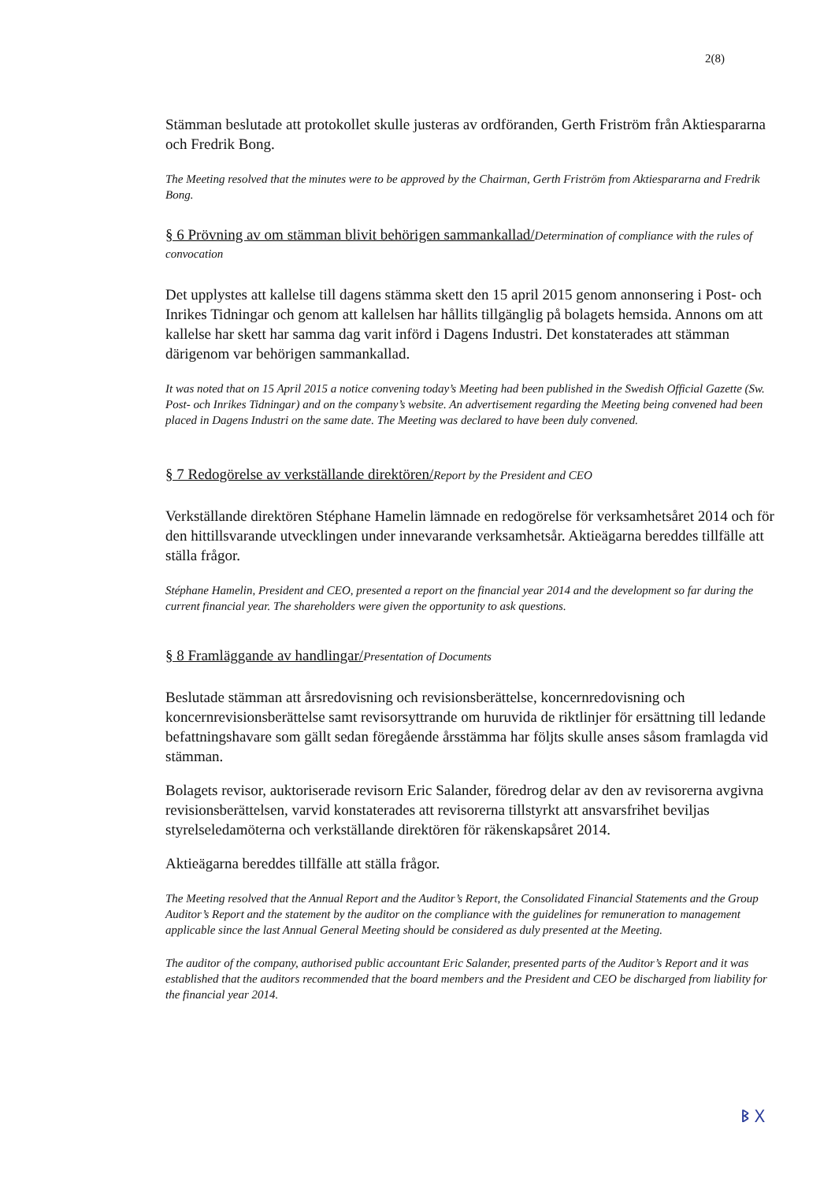2(8)
Stämman beslutade att protokollet skulle justeras av ordföranden, Gerth Friström från Aktiespararna och Fredrik Bong.
The Meeting resolved that the minutes were to be approved by the Chairman, Gerth Friström from Aktiespararna and Fredrik Bong.
§ 6 Prövning av om stämman blivit behörigen sammankallad/Determination of compliance with the rules of convocation
Det upplystes att kallelse till dagens stämma skett den 15 april 2015 genom annonsering i Post- och Inrikes Tidningar och genom att kallelsen har hållits tillgänglig på bolagets hemsida. Annons om att kallelse har skett har samma dag varit införd i Dagens Industri. Det konstaterades att stämman därigenom var behörigen sammankallad.
It was noted that on 15 April 2015 a notice convening today’s Meeting had been published in the Swedish Official Gazette (Sw. Post- och Inrikes Tidningar) and on the company’s website. An advertisement regarding the Meeting being convened had been placed in Dagens Industri on the same date. The Meeting was declared to have been duly convened.
§ 7 Redogörelse av verkställande direktören/Report by the President and CEO
Verkställande direktören Stéphane Hamelin lämnade en redogörelse för verksamhetsåret 2014 och för den hittillsvarande utvecklingen under innevarande verksamhetsår. Aktieägarna bereddes tillfälle att ställa frågor.
Stéphane Hamelin, President and CEO, presented a report on the financial year 2014 and the development so far during the current financial year. The shareholders were given the opportunity to ask questions.
§ 8 Framläggande av handlingar/Presentation of Documents
Beslutade stämman att årsredovisning och revisionsberättelse, koncernredovisning och koncernrevisionsberättelse samt revisorsyttrande om huruvida de riktlinjer för ersättning till ledande befattningshavare som gällt sedan föregående årsstämma har följts skulle anses såsom framlagda vid stämman.
Bolagets revisor, auktoriserade revisorn Eric Salander, föredrog delar av den av revisorerna avgivna revisionsberättelsen, varvid konstaterades att revisorerna tillstyrkt att ansvarsfrihet beviljas styrelseledamöterna och verkställande direktören för räkenskapsåret 2014.
Aktieägarna bereddes tillfälle att ställa frågor.
The Meeting resolved that the Annual Report and the Auditor’s Report, the Consolidated Financial Statements and the Group Auditor’s Report and the statement by the auditor on the compliance with the guidelines for remuneration to management applicable since the last Annual General Meeting should be considered as duly presented at the Meeting.
The auditor of the company, authorised public accountant Eric Salander, presented parts of the Auditor’s Report and it was established that the auditors recommended that the board members and the President and CEO be discharged from liability for the financial year 2014.
ᛒ ᚷ